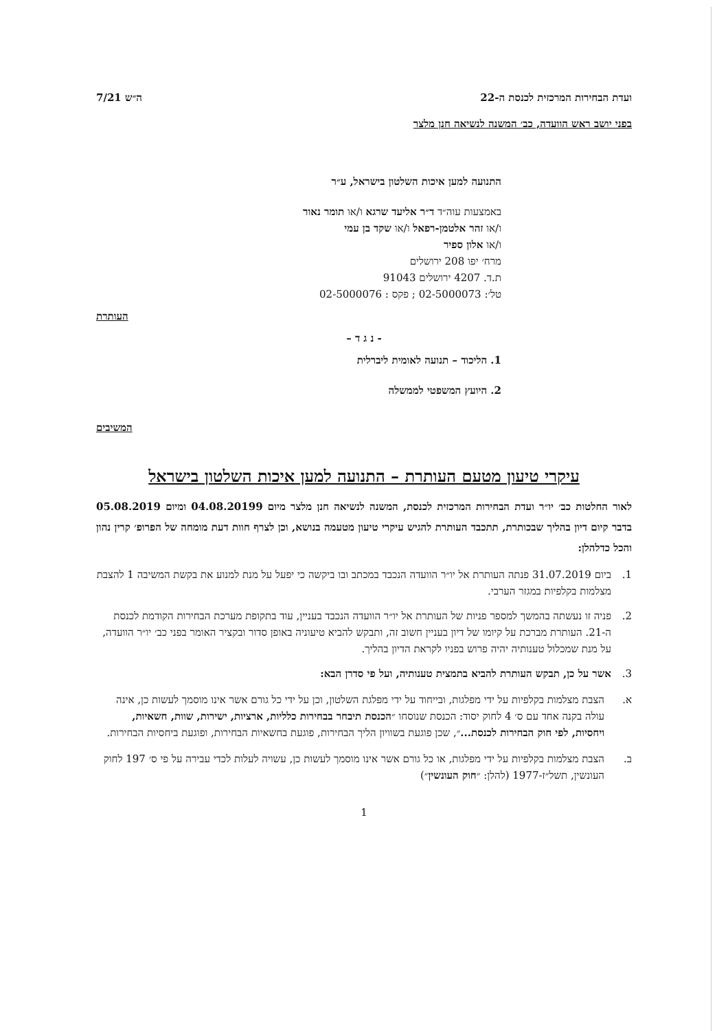ועדת הבחירות המרכזית לכנסת ה-22 ה״ש 7/21
בפני יושב ראש הוועדה, כב׳ המשנה לנשיאה חנן מלצר
התנועה למען איכות השלטון בישראל, ע״ר
באמצעות עוה״ד ד״ר אליעד שרגא ו/או תומר נאור
ו/או זהר אלטמן-רפאל ו/או שקד בן עמי
ו/או אלון ספיר
מרח׳ יפו 208 ירושלים
ת.ד. 4207 ירושלים 91043
טל׳: 02-5000073 ; פקס : 02-5000076
העותרת
- נ ג ד –
1. הליכוד – תנועה לאומית ליברלית
2. היועץ המשפטי לממשלה
המשיבים
עיקרי טיעון מטעם העותרת – התנועה למען איכות השלטון בישראל
לאור החלטות כב׳ יו״ר ועדת הבחירות המרכזית לכנסת, המשנה לנשיאה חנן מלצר מיום 04.08.20199 ומיום 05.08.2019 בדבר קיום דיון בהליך שבכותרת, תתכבד העותרת להגיש עיקרי טיעון מטעמה בנושא, וכן לצרף חוות דעת מומחה של הפרופ׳ קרין נהון והכל כדלהלן:
1. ביום 31.07.2019 פנתה העותרת אל יו״ר הוועדה הנכבד במכתב ובו ביקשה כי יפעל על מנת למנוע את בקשת המשיבה 1 להצבת מצלמות בקלפיות במגזר הערבי.
2. פניה זו נעשתה בהמשך למספר פניות של העותרת אל יו״ר הוועדה הנכבד בעניין, עוד בתקופת מערכת הבחירות הקודמת לכנסת ה-21. העותרת מברכת על קיומו של דיון בעניין חשוב זה, ותבקש להביא טיעוניה באופן סדור ובקציר האומר בפני כב׳ יו״ר הוועדה, על מנת שמכלול טענותיה יהיה פרוש בפניו לקראת הדיון בהליך.
3. אשר על כן, תבקש העותרת להביא בתמצית טענותיה, ועל פי סדרן הבא:
א. הצבת מצלמות בקלפיות על ידי מפלגות, ובייחוד על ידי מפלגת השלטון, וכן על ידי כל גורם אשר אינו מוסמך לעשות כן, אינה עולה בקנה אחד עם ס׳ 4 לחוק יסוד: הכנסת שנוסחו ״הכנסת תיבחר בבחירות כלליות, ארציות, ישירות, שוות, חשאיות, ויחסיות, לפי חוק הבחירות לכנסת...״, שכן פוגעת בשוויון הליך הבחירות, פוגעת בחשאיות הבחירות, ופוגעת ביחסיות הבחירות.
ב. הצבת מצלמות בקלפיות על ידי מפלגות, או כל גורם אשר אינו מוסמך לעשות כן, עשויה לעלות לכדי עבירה על פי ס׳ 197 לחוק העונשין, תשל״ז-1977 (להלן: ״חוק העונשין״)
1